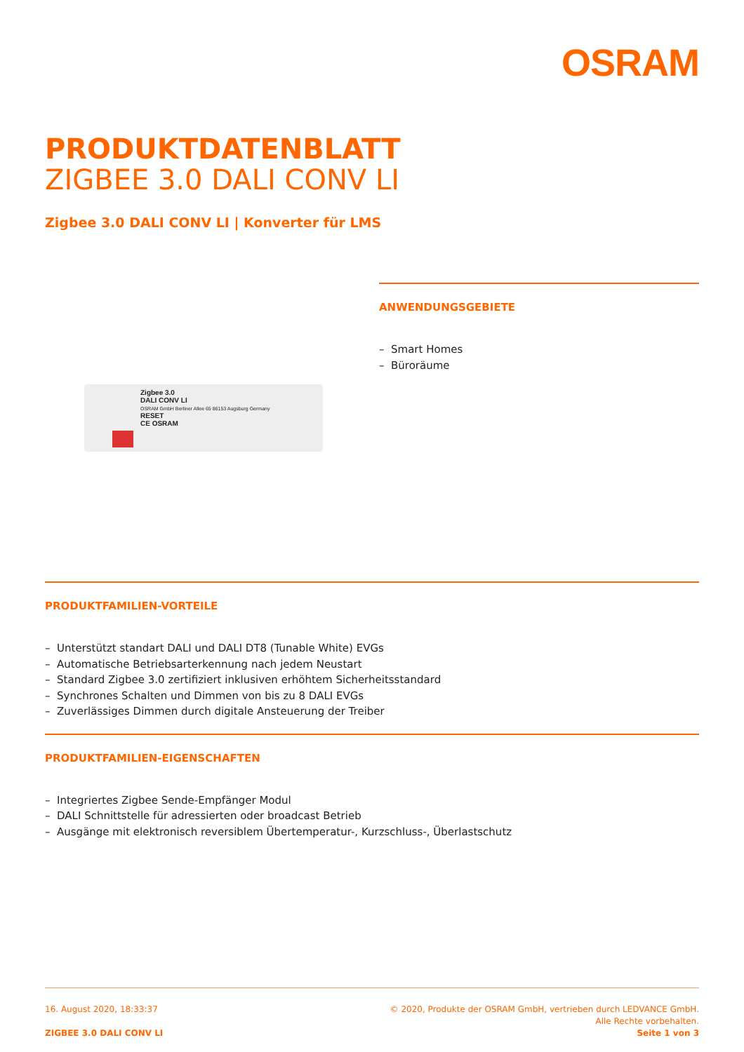OSRAM
PRODUKTDATENBLATT
ZIGBEE 3.0 DALI CONV LI
Zigbee 3.0 DALI CONV LI | Konverter für LMS
Zigbee 3.0
DALI CONV LI
OSRAM GmbH Berliner Allee 65 86153 Augsburg Germany
RESET
CE OSRAM
ANWENDUNGSGEBIETE
– Smart Homes
– Büroräume
PRODUKTFAMILIEN-VORTEILE
– Unterstützt standart DALI und DALI DT8 (Tunable White) EVGs
– Automatische Betriebsarterkennung nach jedem Neustart
– Standard Zigbee 3.0 zertifiziert inklusiven erhöhtem Sicherheitsstandard
– Synchrones Schalten und Dimmen von bis zu 8 DALI EVGs
– Zuverlässiges Dimmen durch digitale Ansteuerung der Treiber
PRODUKTFAMILIEN-EIGENSCHAFTEN
– Integriertes Zigbee Sende-Empfänger Modul
– DALI Schnittstelle für adressierten oder broadcast Betrieb
– Ausgänge mit elektronisch reversiblem Übertemperatur-, Kurzschluss-, Überlastschutz
16. August 2020, 18:33:37
ZIGBEE 3.0 DALI CONV LI
© 2020, Produkte der OSRAM GmbH, vertrieben durch LEDVANCE GmbH.
Alle Rechte vorbehalten.
Seite 1 von 3